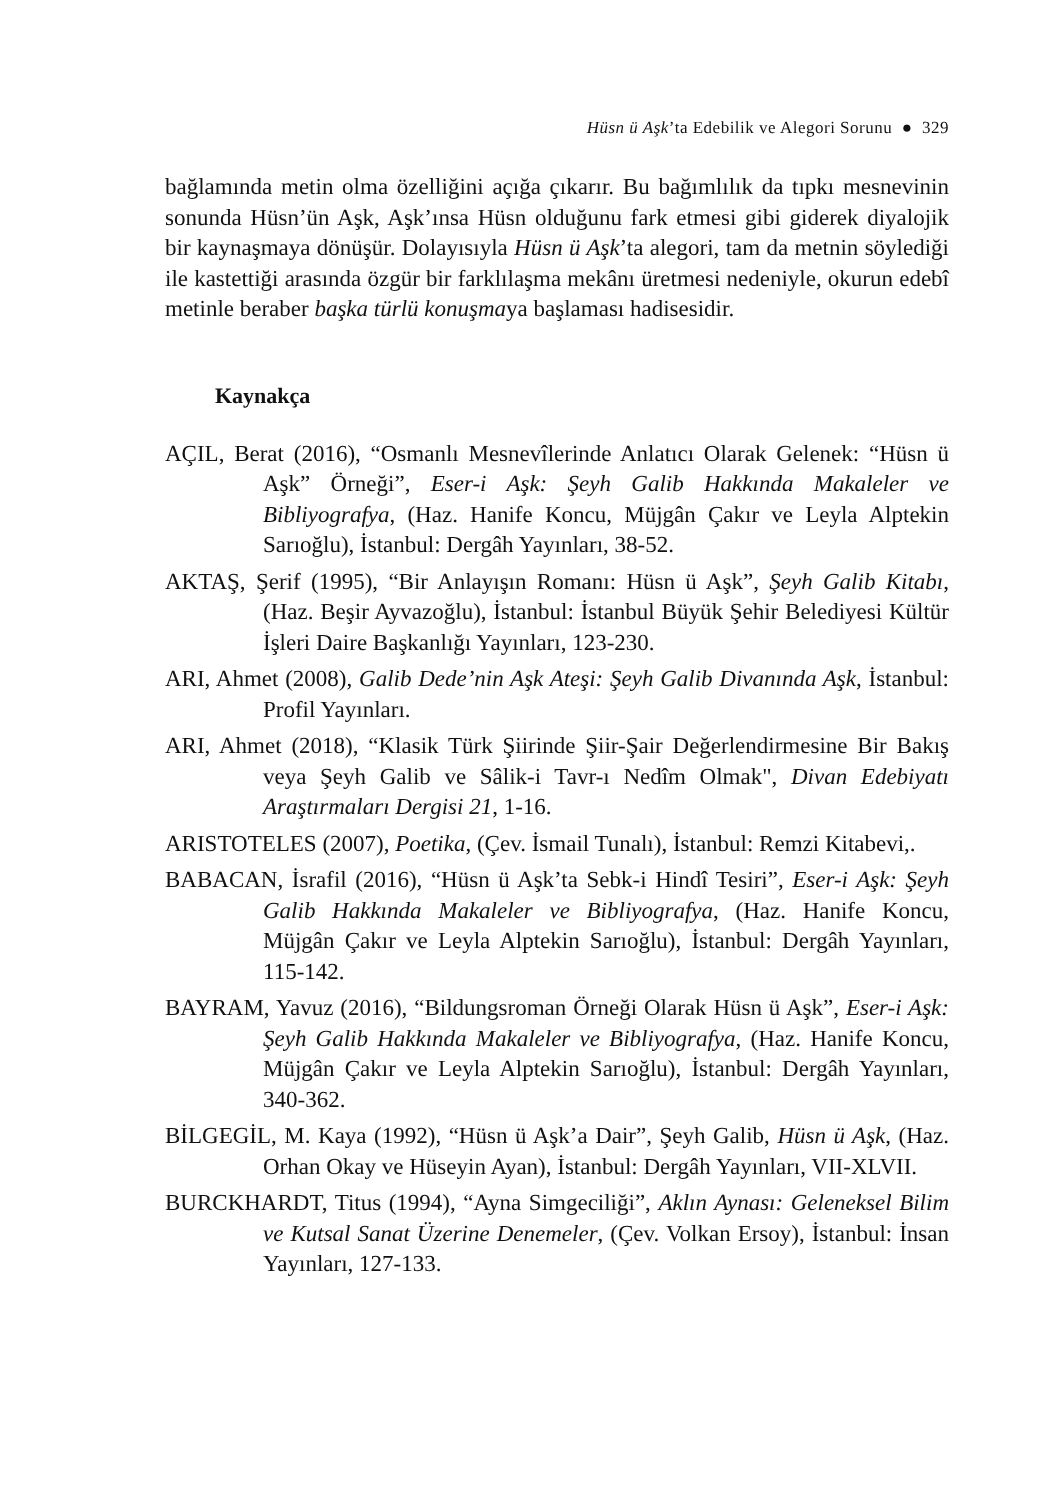Hüsn ü Aşk’ta Edebilik ve Alegori Sorunu ● 329
bağlamında metin olma özelliğini açığa çıkarır. Bu bağımlılık da tıpkı mesnevinin sonunda Hüsn’ün Aşk, Aşk’ınsa Hüsn olduğunu fark etmesi gibi giderek diyalojik bir kaynaşmaya dönüşür. Dolayısıyla Hüsn ü Aşk’ta alegori, tam da metnin söylediği ile kastettiği arasında özgür bir farklılaşma mekânı üretmesi nedeniyle, okurun edebî metinle beraber başka türlü konuşmaya başlaması hadisesidir.
Kaynakça
AÇIL, Berat (2016), “Osmanlı Mesnevîlerinde Anlatıcı Olarak Gelenek: “Hüsn ü Aşk” Örneği”, Eser-i Aşk: Şeyh Galib Hakkında Makaleler ve Bibliyografya, (Haz. Hanife Koncu, Müjgân Çakır ve Leyla Alptekin Sarıoğlu), İstanbul: Dergâh Yayınları, 38-52.
AKTAŞ, Şerif (1995), “Bir Anlayışın Romanı: Hüsn ü Aşk”, Şeyh Galib Kitabı, (Haz. Beşir Ayvazoğlu), İstanbul: İstanbul Büyük Şehir Belediyesi Kültür İşleri Daire Başkanlığı Yayınları, 123-230.
ARI, Ahmet (2008), Galib Dede’nin Aşk Ateşi: Şeyh Galib Divanında Aşk, İstanbul: Profil Yayınları.
ARI, Ahmet (2018), “Klasik Türk Şiirinde Şiir-Şair Değerlendirmesine Bir Bakış veya Şeyh Galib ve Sâlik-i Tavr-ı Nedîm Olmak", Divan Edebiyatı Araştırmaları Dergisi 21, 1-16.
ARISTOTELES (2007), Poetika, (Çev. İsmail Tunalı), İstanbul: Remzi Kitabevi,.
BABACAN, İsrafil (2016), “Hüsn ü Aşk’ta Sebk-i Hindî Tesiri”, Eser-i Aşk: Şeyh Galib Hakkında Makaleler ve Bibliyografya, (Haz. Hanife Koncu, Müjgân Çakır ve Leyla Alptekin Sarıoğlu), İstanbul: Dergâh Yayınları, 115-142.
BAYRAM, Yavuz (2016), “Bildungsroman Örneği Olarak Hüsn ü Aşk”, Eser-i Aşk: Şeyh Galib Hakkında Makaleler ve Bibliyografya, (Haz. Hanife Koncu, Müjgân Çakır ve Leyla Alptekin Sarıoğlu), İstanbul: Dergâh Yayınları, 340-362.
BİLGEGİL, M. Kaya (1992), “Hüsn ü Aşk’a Dair”, Şeyh Galib, Hüsn ü Aşk, (Haz. Orhan Okay ve Hüseyin Ayan), İstanbul: Dergâh Yayınları, VII-XLVII.
BURCKHARDT, Titus (1994), “Ayna Simgeciliği”, Aklın Aynası: Geleneksel Bilim ve Kutsal Sanat Üzerine Denemeler, (Çev. Volkan Ersoy), İstanbul: İnsan Yayınları, 127-133.